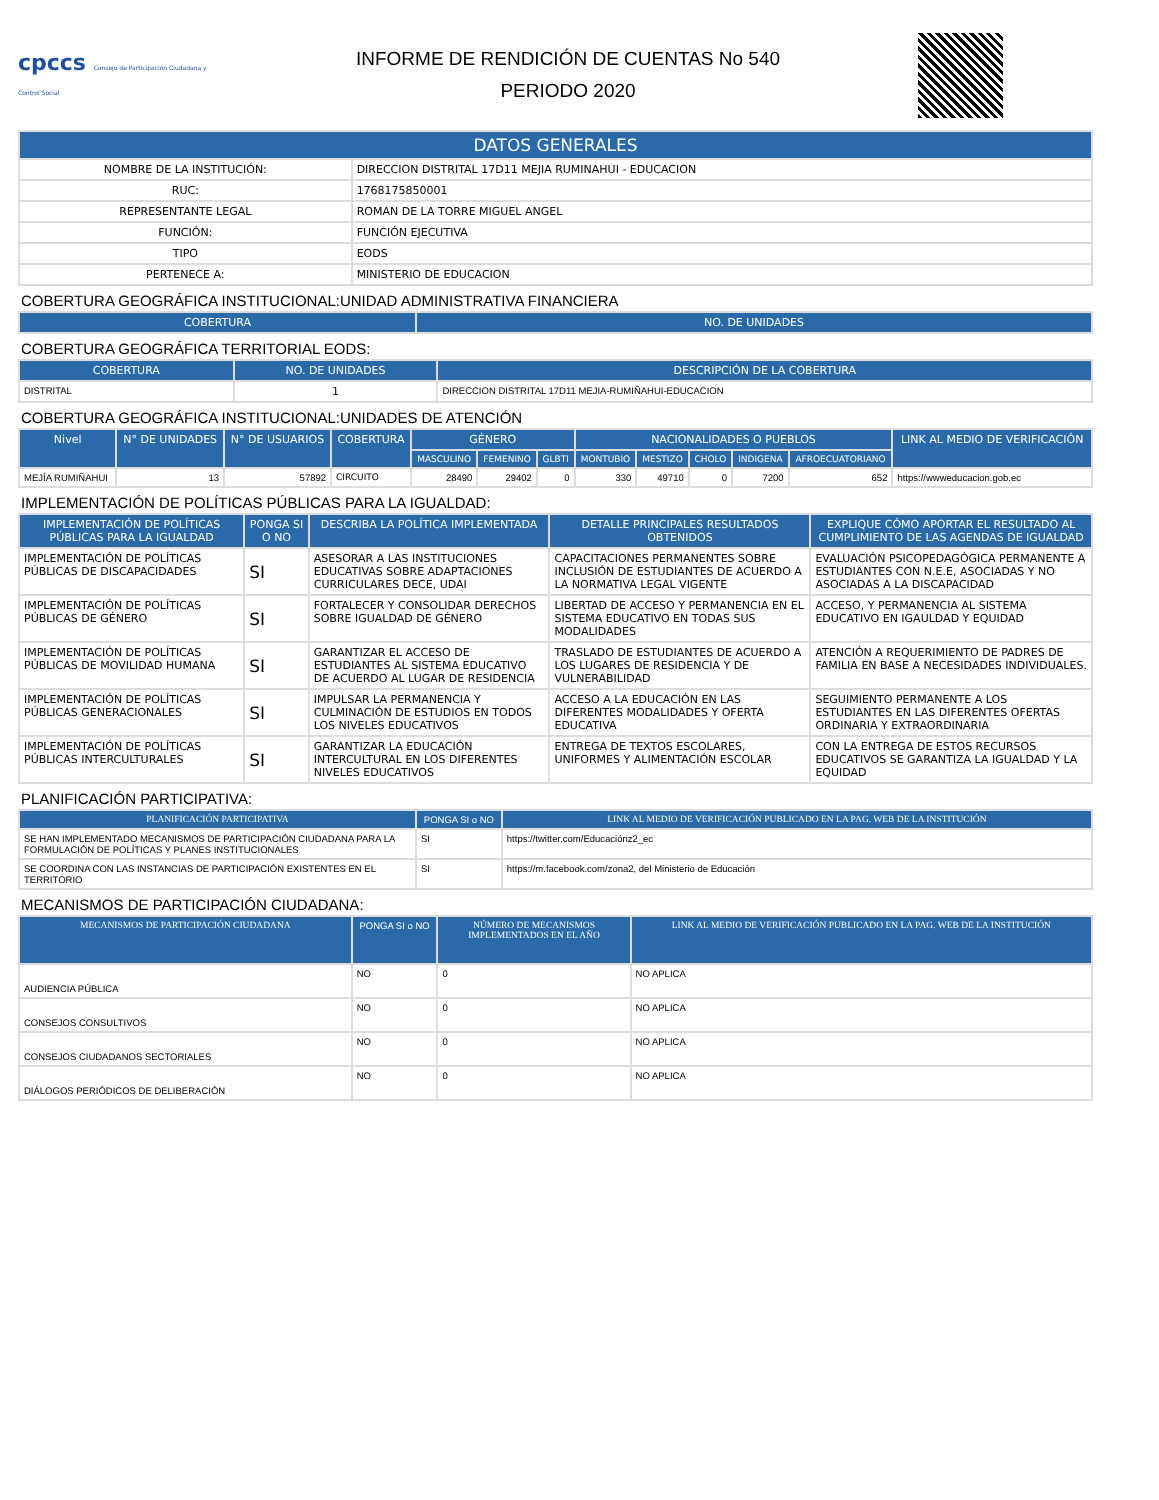cpccs Consejo de Participación Ciudadana y Control Social
INFORME DE RENDICIÓN DE CUENTAS No 540
PERIODO 2020
| DATOS GENERALES | |
| --- | --- |
| NOMBRE DE LA INSTITUCIÓN: | DIRECCION DISTRITAL 17D11 MEJIA RUMINAHUI - EDUCACION |
| RUC: | 1768175850001 |
| REPRESENTANTE LEGAL | ROMAN DE LA TORRE MIGUEL ANGEL |
| FUNCIÓN: | FUNCIÓN EJECUTIVA |
| TIPO | EODS |
| PERTENECE A: | MINISTERIO DE EDUCACION |
COBERTURA GEOGRÁFICA INSTITUCIONAL:UNIDAD ADMINISTRATIVA FINANCIERA
| COBERTURA | NO. DE UNIDADES |
| --- | --- |
COBERTURA GEOGRÁFICA TERRITORIAL EODS:
| COBERTURA | NO. DE UNIDADES | DESCRIPCIÓN DE LA COBERTURA |
| --- | --- | --- |
| DISTRITAL | 1 | DIRECCION DISTRITAL 17D11 MEJIA-RUMIÑAHUI-EDUCACION |
COBERTURA GEOGRÁFICA INSTITUCIONAL:UNIDADES DE ATENCIÓN
| Nivel | N° DE UNIDADES | N° DE USUARIOS | COBERTURA | GÉNERO | | | NACIONALIDADES O PUEBLOS | | | | | LINK AL MEDIO DE VERIFICACIÓN |
| --- | --- | --- | --- | --- | --- | --- | --- | --- | --- | --- | --- | --- |
| | | | | MASCULINO | FEMENINO | GLBTI | MONTUBIO | MESTIZO | CHOLO | INDIGENA | AFROECUATORIANO | |
| MEJÍA RUMIÑAHUI | 13 | 57892 | CIRCUITO | 28490 | 29402 | 0 | 330 | 49710 | 0 | 7200 | 652 | https://wwweducacion.gob.ec |
IMPLEMENTACIÓN DE POLÍTICAS PÚBLICAS PARA LA IGUALDAD:
| IMPLEMENTACIÓN DE POLÍTICAS PÚBLICAS PARA LA IGUALDAD | PONGA SI O NO | DESCRIBA LA POLÍTICA IMPLEMENTADA | DETALLE PRINCIPALES RESULTADOS OBTENIDOS | EXPLIQUE CÓMO APORTAR EL RESULTADO AL CUMPLIMIENTO DE LAS AGENDAS DE IGUALDAD |
| --- | --- | --- | --- | --- |
| IMPLEMENTACIÓN DE POLÍTICAS PÚBLICAS DE DISCAPACIDADES | SI | ASESORAR A LAS INSTITUCIONES EDUCATIVAS SOBRE ADAPTACIONES CURRICULARES DECE, UDAI | CAPACITACIONES PERMANENTES SOBRE INCLUSIÓN DE ESTUDIANTES DE ACUERDO A LA NORMATIVA LEGAL VIGENTE | EVALUACIÓN PSICOPEDAGÓGICA PERMANENTE A ESTUDIANTES CON N.E.E, ASOCIADAS Y NO ASOCIADAS A LA DISCAPACIDAD |
| IMPLEMENTACIÓN DE POLÍTICAS PÚBLICAS DE GÉNERO | SI | FORTALECER Y CONSOLIDAR DERECHOS SOBRE IGUALDAD DE GÉNERO | LIBERTAD DE ACCESO Y PERMANENCIA EN EL SISTEMA EDUCATIVO EN TODAS SUS MODALIDADES | ACCESO, Y PERMANENCIA AL SISTEMA EDUCATIVO EN IGAULDAD Y EQUIDAD |
| IMPLEMENTACIÓN DE POLÍTICAS PÚBLICAS DE MOVILIDAD HUMANA | SI | GARANTIZAR EL ACCESO DE ESTUDIANTES AL SISTEMA EDUCATIVO DE ACUERDO AL LUGAR DE RESIDENCIA | TRASLADO DE ESTUDIANTES DE ACUERDO A LOS LUGARES DE RESIDENCIA Y DE VULNERABILIDAD | ATENCIÓN A REQUERIMIENTO DE PADRES DE FAMILIA EN BASE A NECESIDADES INDIVIDUALES. |
| IMPLEMENTACIÓN DE POLÍTICAS PÚBLICAS GENERACIONALES | SI | IMPULSAR LA PERMANENCIA Y CULMINACIÓN DE ESTUDIOS EN TODOS LOS NIVELES EDUCATIVOS | ACCESO A LA EDUCACIÓN EN LAS DIFERENTES MODALIDADES Y OFERTA EDUCATIVA | SEGUIMIENTO PERMANENTE A LOS ESTUDIANTES EN LAS DIFERENTES OFERTAS ORDINARIA Y EXTRAORDINARIA |
| IMPLEMENTACIÓN DE POLÍTICAS PÚBLICAS INTERCULTURALES | SI | GARANTIZAR LA EDUCACIÓN INTERCULTURAL EN LOS DIFERENTES NIVELES EDUCATIVOS | ENTREGA DE TEXTOS ESCOLARES, UNIFORMES Y ALIMENTACIÓN ESCOLAR | CON LA ENTREGA DE ESTOS RECURSOS EDUCATIVOS SE GARANTIZA LA IGUALDAD Y LA EQUIDAD |
PLANIFICACIÓN PARTICIPATIVA:
| PLANIFICACIÓN PARTICIPATIVA | PONGA SI o NO | LINK AL MEDIO DE VERIFICACIÓN PUBLICADO EN LA PAG. WEB DE LA INSTITUCIÓN |
| --- | --- | --- |
| SE HAN IMPLEMENTADO MECANISMOS DE PARTICIPACIÓN CIUDADANA PARA LA FORMULACIÓN DE POLÍTICAS Y PLANES INSTITUCIONALES | SI | https://twitter.com/Educaciónz2_ec |
| SE COORDINA CON LAS INSTANCIAS DE PARTICIPACIÓN EXISTENTES EN EL TERRITORIO | SI | https://m.facebook.com/zona2, del Ministerio de Educación |
MECANISMOS DE PARTICIPACIÓN CIUDADANA:
| MECANISMOS DE PARTICIPACIÓN CIUDADANA | PONGA SI o NO | NÚMERO DE MECANISMOS IMPLEMENTADOS EN EL AÑO | LINK AL MEDIO DE VERIFICACIÓN PUBLICADO EN LA PAG. WEB DE LA INSTITUCIÓN |
| --- | --- | --- | --- |
| AUDIENCIA PÚBLICA | NO | 0 | NO APLICA |
| CONSEJOS CONSULTIVOS | NO | 0 | NO APLICA |
| CONSEJOS CIUDADANOS SECTORIALES | NO | 0 | NO APLICA |
| DIÁLOGOS PERIÓDICOS DE DELIBERACIÓN | NO | 0 | NO APLICA |